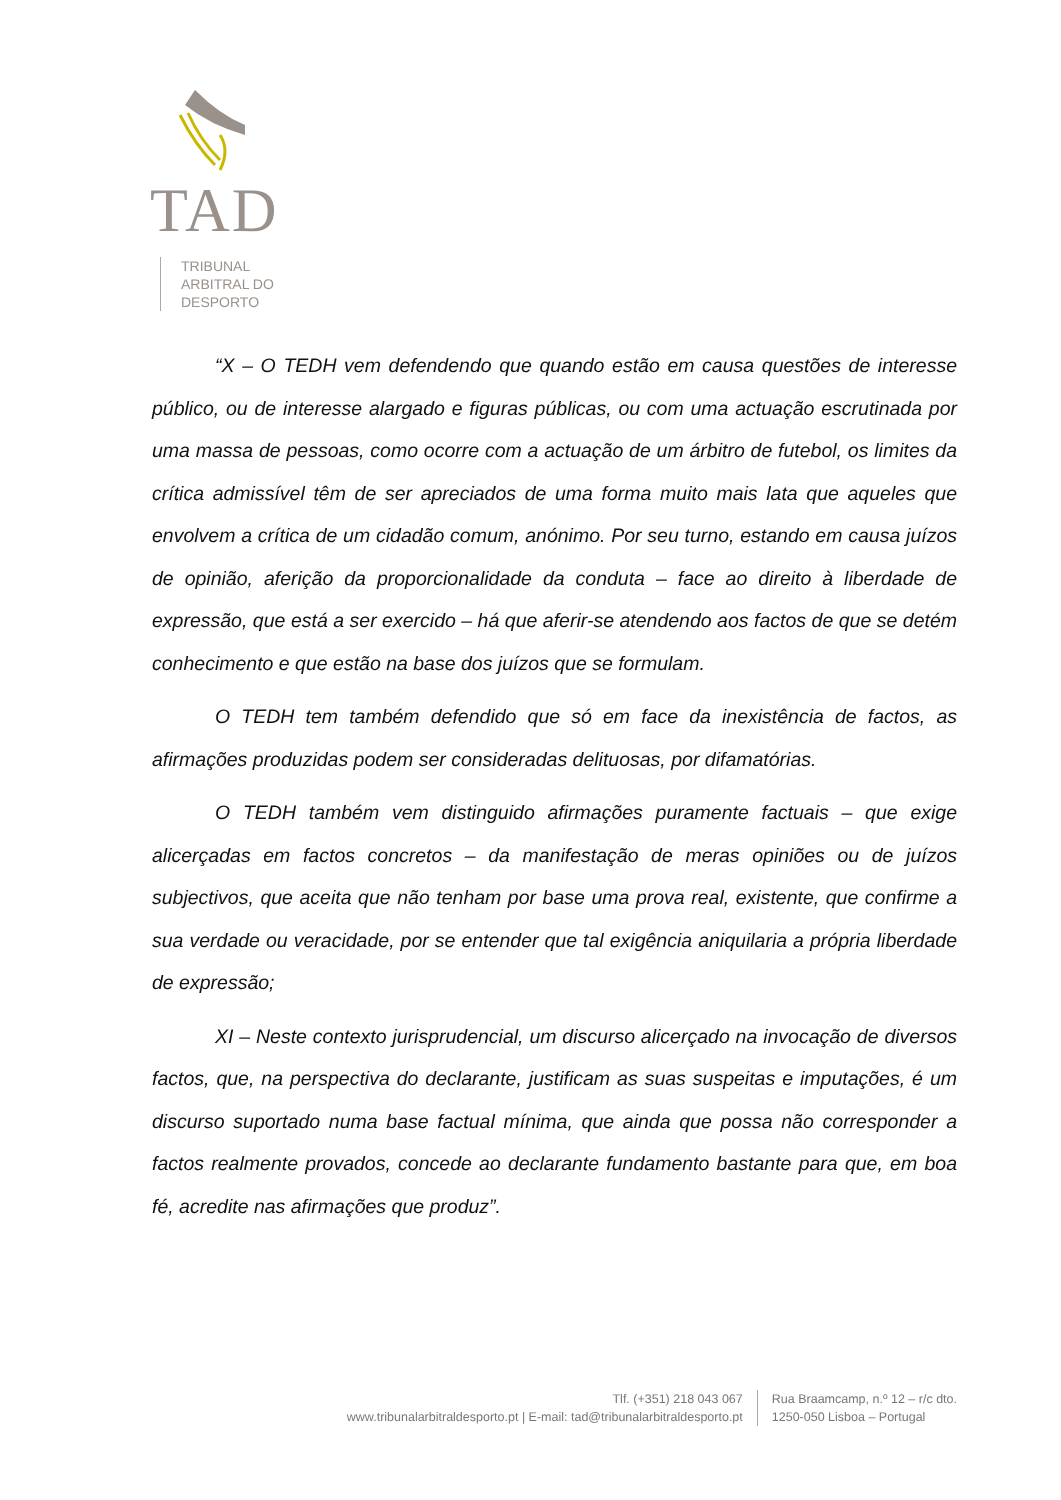TAD
TRIBUNAL
ARBITRAL DO
DESPORTO
“X – O TEDH vem defendendo que quando estão em causa questões de interesse público, ou de interesse alargado e figuras públicas, ou com uma actuação escrutinada por uma massa de pessoas, como ocorre com a actuação de um árbitro de futebol, os limites da crítica admissível têm de ser apreciados de uma forma muito mais lata que aqueles que envolvem a crítica de um cidadão comum, anónimo. Por seu turno, estando em causa juízos de opinião, aferição da proporcionalidade da conduta – face ao direito à liberdade de expressão, que está a ser exercido – há que aferir-se atendendo aos factos de que se detém conhecimento e que estão na base dos juízos que se formulam.
O TEDH tem também defendido que só em face da inexistência de factos, as afirmações produzidas podem ser consideradas delituosas, por difamatórias.
O TEDH também vem distinguido afirmações puramente factuais – que exige alicerçadas em factos concretos – da manifestação de meras opiniões ou de juízos subjectivos, que aceita que não tenham por base uma prova real, existente, que confirme a sua verdade ou veracidade, por se entender que tal exigência aniquilaria a própria liberdade de expressão;
XI – Neste contexto jurisprudencial, um discurso alicerçado na invocação de diversos factos, que, na perspectiva do declarante, justificam as suas suspeitas e imputações, é um discurso suportado numa base factual mínima, que ainda que possa não corresponder a factos realmente provados, concede ao declarante fundamento bastante para que, em boa fé, acredite nas afirmações que produz”.
Tlf. (+351) 218 043 067
www.tribunalarbitraldesporto.pt | E-mail: tad@tribunalarbitraldesporto.pt
Rua Braamcamp, n.º 12 – r/c dto.
1250-050 Lisboa – Portugal